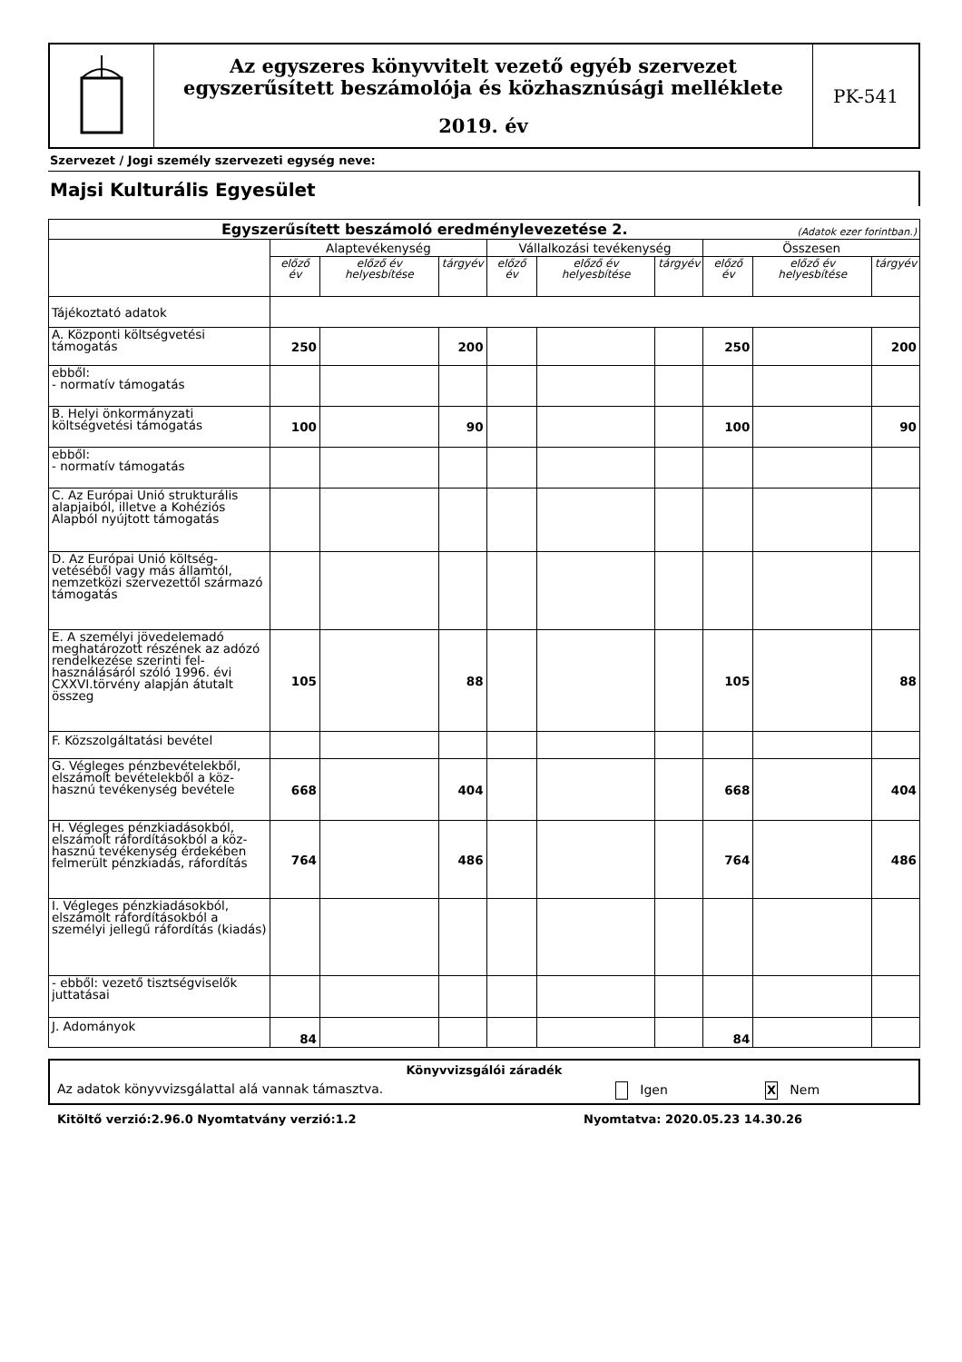Az egyszeres könyvvitelt vezető egyéb szervezet
egyszerűsített beszámolója és közhasznúsági melléklete
2019. év
PK-541
Szervezet / Jogi személy szervezeti egység neve:
Majsi Kulturális Egyesület
| Egyszerűsített beszámoló eredménylevezetése 2. (Adatok ezer forintban.) | | | | | | | | | |
| --- | --- | --- | --- | --- | --- | --- | --- | --- | --- |
| | Alaptevékenység | | | Vállalkozási tevékenység | | | Összesen | | |
| | előző év | előző év helyesbítése | tárgyév | előző év | előző év helyesbítése | tárgyév | előző év | előző év helyesbítése | tárgyév |
| Tájékoztató adatok | | | | | | | | | |
| A. Központi költségvetési támogatás | 250 | | 200 | | | | 250 | | 200 |
| ebből: - normatív támogatás | | | | | | | | | |
| B. Helyi önkormányzati költségvetési támogatás | 100 | | 90 | | | | 100 | | 90 |
| ebből: - normatív támogatás | | | | | | | | | |
| C. Az Európai Unió strukturális alapjaiból, illetve a Kohéziós Alapból nyújtott támogatás | | | | | | | | | |
| D. Az Európai Unió költség-vetéséből vagy más államtól, nemzetközi szervezettől származó támogatás | | | | | | | | | |
| E. A személyi jövedelemadó meghatározott részének az adózó rendelkezése szerinti fel-használásáról szóló 1996. évi CXXVI.törvény alapján átutalt összeg | 105 | | 88 | | | | 105 | | 88 |
| F. Közszolgáltatási bevétel | | | | | | | | | |
| G. Végleges pénzbevételekből, elszámolt bevételekből a köz-hasznú tevékenység bevétele | 668 | | 404 | | | | 668 | | 404 |
| H. Végleges pénzkiadásokból, elszámolt ráfordításokból a köz-hasznú tevékenység érdekében felmerült pénzkiadás, ráfordítás | 764 | | 486 | | | | 764 | | 486 |
| I. Végleges pénzkiadásokból, elszámolt ráfordításokból a személyi jellegű ráfordítás (kiadás) | | | | | | | | | |
| - ebből: vezető tisztségviselők juttatásai | | | | | | | | | |
| J. Adományok | 84 | | | | | | 84 | | |
Könyvvizsgálói záradék
Az adatok könyvvizsgálattal alá vannak támasztva. Igen X Nem
Kitöltő verzió:2.96.0 Nyomtatvány verzió:1.2 Nyomtatva: 2020.05.23 14.30.26